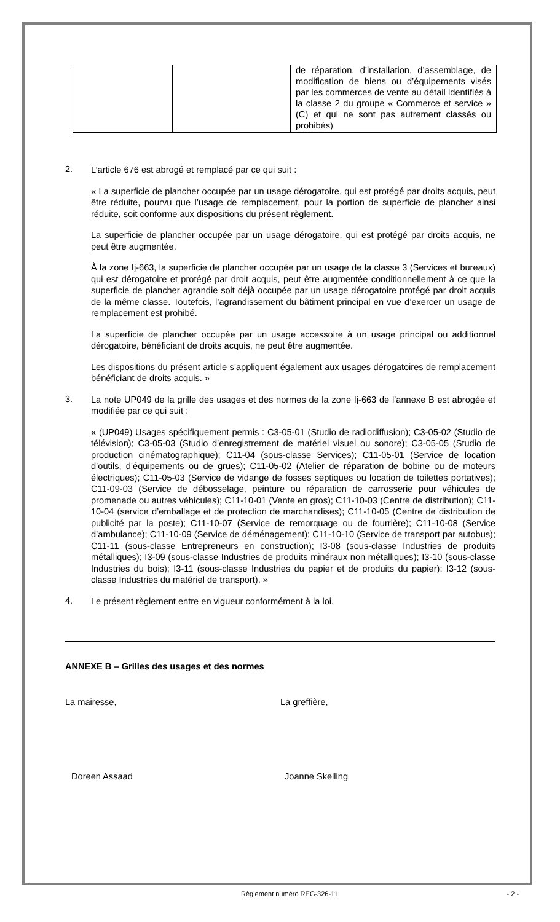| | | de réparation, d’installation, d’assemblage, de modification de biens ou d’équipements visés par les commerces de vente au détail identifiés à la classe 2 du groupe « Commerce et service » (C) et qui ne sont pas autrement classés ou prohibés) |
2.
L’article 676 est abrogé et remplacé par ce qui suit :
« La superficie de plancher occupée par un usage dérogatoire, qui est protégé par droits acquis, peut être réduite, pourvu que l’usage de remplacement, pour la portion de superficie de plancher ainsi réduite, soit conforme aux dispositions du présent règlement.
La superficie de plancher occupée par un usage dérogatoire, qui est protégé par droits acquis, ne peut être augmentée.
À la zone Ij-663, la superficie de plancher occupée par un usage de la classe 3 (Services et bureaux) qui est dérogatoire et protégé par droit acquis, peut être augmentée conditionnellement à ce que la superficie de plancher agrandie soit déjà occupée par un usage dérogatoire protégé par droit acquis de la même classe. Toutefois, l’agrandissement du bâtiment principal en vue d’exercer un usage de remplacement est prohibé.
La superficie de plancher occupée par un usage accessoire à un usage principal ou additionnel dérogatoire, bénéficiant de droits acquis, ne peut être augmentée.
Les dispositions du présent article s’appliquent également aux usages dérogatoires de remplacement bénéficiant de droits acquis. »
3.
La note UP049 de la grille des usages et des normes de la zone Ij-663 de l’annexe B est abrogée et modifiée par ce qui suit :
« (UP049) Usages spécifiquement permis : C3-05-01 (Studio de radiodiffusion); C3-05-02 (Studio de télévision); C3-05-03 (Studio d’enregistrement de matériel visuel ou sonore); C3-05-05 (Studio de production cinématographique); C11-04 (sous-classe Services); C11-05-01 (Service de location d’outils, d’équipements ou de grues); C11-05-02 (Atelier de réparation de bobine ou de moteurs électriques); C11-05-03 (Service de vidange de fosses septiques ou location de toilettes portatives); C11-09-03 (Service de débosselage, peinture ou réparation de carrosserie pour véhicules de promenade ou autres véhicules); C11-10-01 (Vente en gros); C11-10-03 (Centre de distribution); C11-10-04 (service d’emballage et de protection de marchandises); C11-10-05 (Centre de distribution de publicité par la poste); C11-10-07 (Service de remorquage ou de fourrière); C11-10-08 (Service d’ambulance); C11-10-09 (Service de déménagement); C11-10-10 (Service de transport par autobus); C11-11 (sous-classe Entrepreneurs en construction); I3-08 (sous-classe Industries de produits métalliques); I3-09 (sous-classe Industries de produits minéraux non métalliques); I3-10 (sous-classe Industries du bois); I3-11 (sous-classe Industries du papier et de produits du papier); I3-12 (sous-classe Industries du matériel de transport). »
4.
Le présent règlement entre en vigueur conformément à la loi.
ANNEXE B – Grilles des usages et des normes
La mairesse, La greffière,
Doreen Assaad Joanne Skelling
Règlement numéro REG-326-11 - 2 -